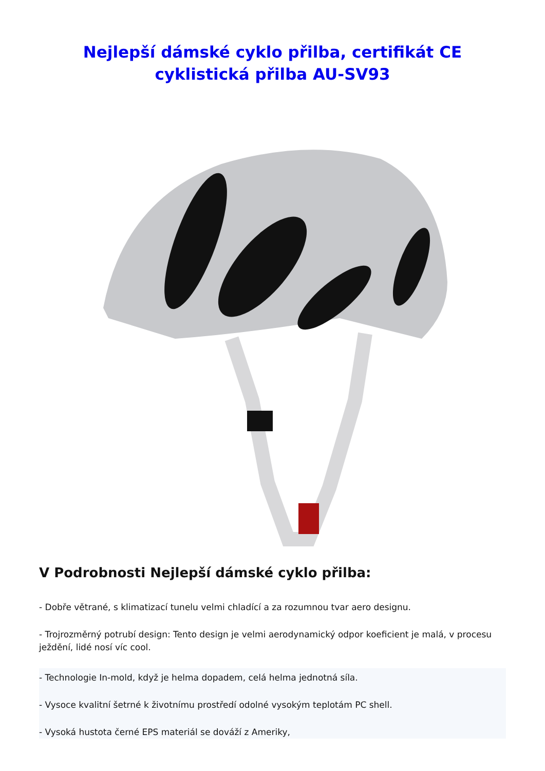Nejlepší dámské cyklo přilba, certifikát CE cyklistická přilba AU-SV93
V Podrobnosti Nejlepší dámské cyklo přilba:
- Dobře větrané, s klimatizací tunelu velmi chladící a za rozumnou tvar aero designu.
- Trojrozměrný potrubí design: Tento design je velmi aerodynamický odpor koeficient je malá, v procesu ježdění, lidé nosí víc cool.
- Technologie In-mold, když je helma dopadem, celá helma jednotná síla.
- Vysoce kvalitní šetrné k životnímu prostředí odolné vysokým teplotám PC shell.
- Vysoká hustota černé EPS materiál se dováží z Ameriky,